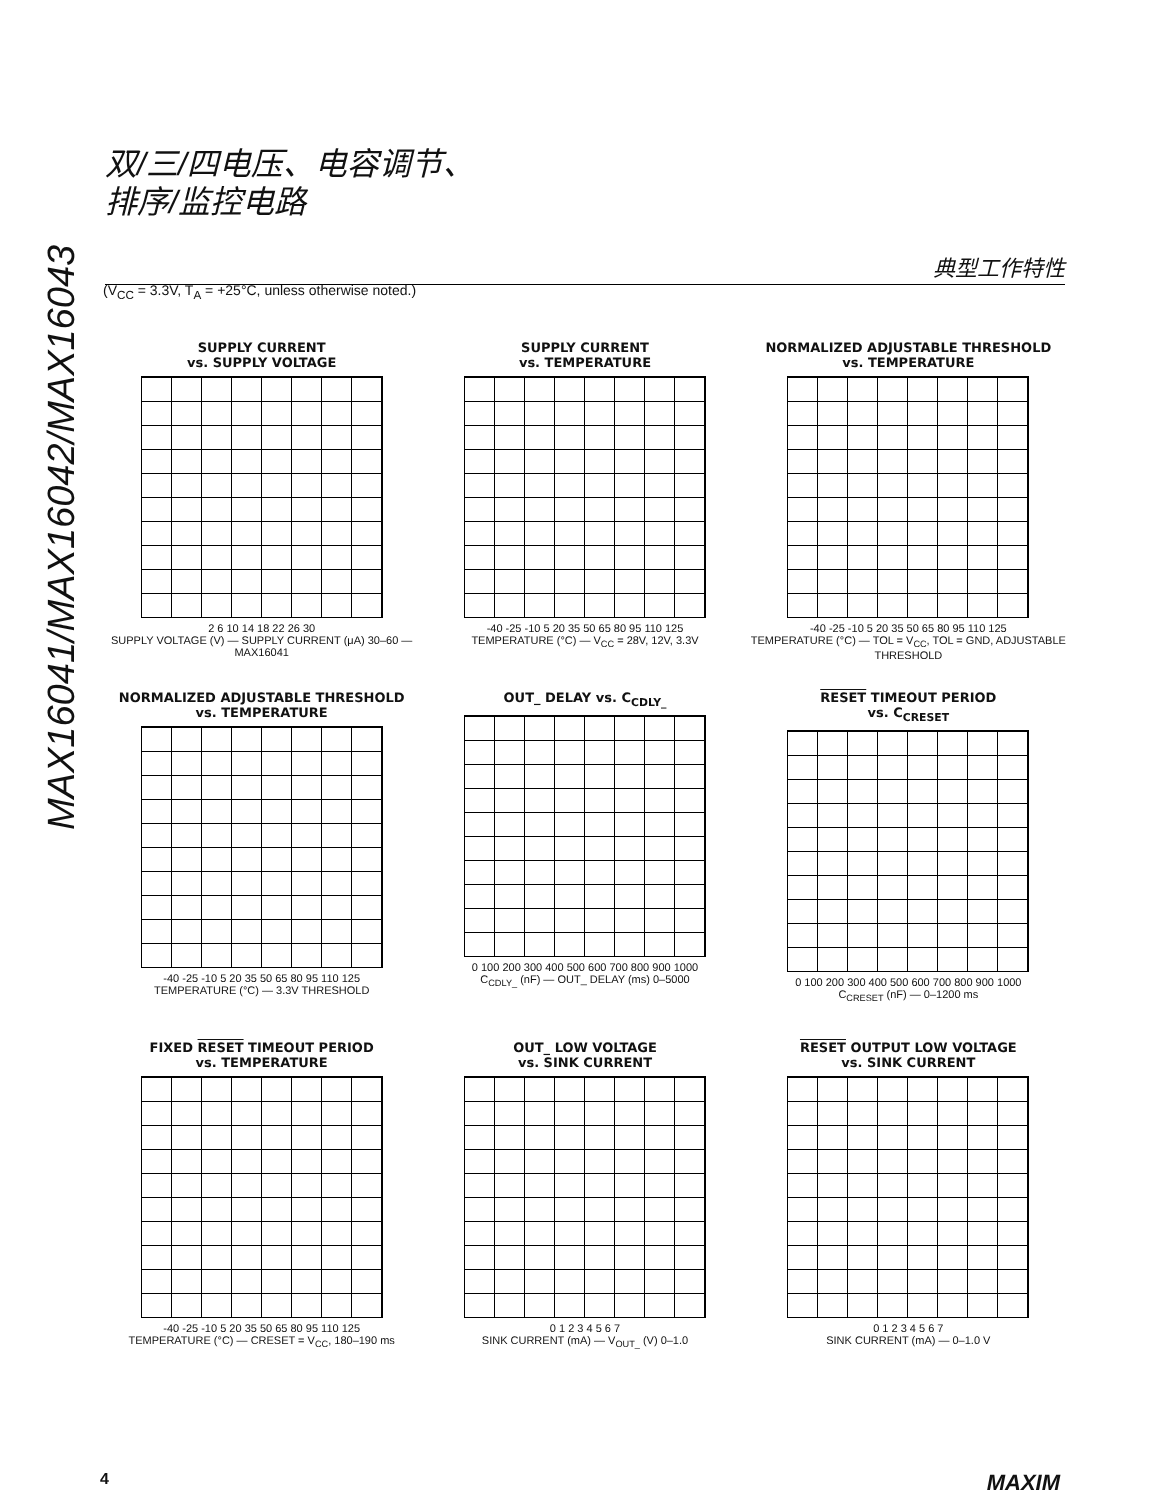MAX16041/MAX16042/MAX16043
双/三/四电压、电容调节、
排序/监控电路
典型工作特性
(V<sub>CC</sub> = 3.3V, T<sub>A</sub> = +25°C, unless otherwise noted.)
SUPPLY CURRENT
vs. SUPPLY VOLTAGE
2 6 10 14 18 22 26 30
SUPPLY VOLTAGE (V) — SUPPLY CURRENT (μA) 30–60 — MAX16041
SUPPLY CURRENT
vs. TEMPERATURE
-40 -25 -10 5 20 35 50 65 80 95 110 125
TEMPERATURE (°C) — V<sub>CC</sub> = 28V, 12V, 3.3V
NORMALIZED ADJUSTABLE THRESHOLD
vs. TEMPERATURE
-40 -25 -10 5 20 35 50 65 80 95 110 125
TEMPERATURE (°C) — TOL = V<sub>CC</sub>, TOL = GND, ADJUSTABLE THRESHOLD
NORMALIZED ADJUSTABLE THRESHOLD
vs. TEMPERATURE
-40 -25 -10 5 20 35 50 65 80 95 110 125
TEMPERATURE (°C) — 3.3V THRESHOLD
OUT_ DELAY vs. C<sub>CDLY_</sub>
0 100 200 300 400 500 600 700 800 900 1000
C<sub>CDLY_</sub> (nF) — OUT_ DELAY (ms) 0–5000
RESET TIMEOUT PERIOD
vs. C<sub>CRESET</sub>
0 100 200 300 400 500 600 700 800 900 1000
C<sub>CRESET</sub> (nF) — 0–1200 ms
FIXED RESET TIMEOUT PERIOD
vs. TEMPERATURE
-40 -25 -10 5 20 35 50 65 80 95 110 125
TEMPERATURE (°C) — CRESET = V<sub>CC</sub>, 180–190 ms
OUT_ LOW VOLTAGE
vs. SINK CURRENT
0 1 2 3 4 5 6 7
SINK CURRENT (mA) — V<sub>OUT_</sub> (V) 0–1.0
RESET OUTPUT LOW VOLTAGE
vs. SINK CURRENT
0 1 2 3 4 5 6 7
SINK CURRENT (mA) — 0–1.0 V
4 MAXIM